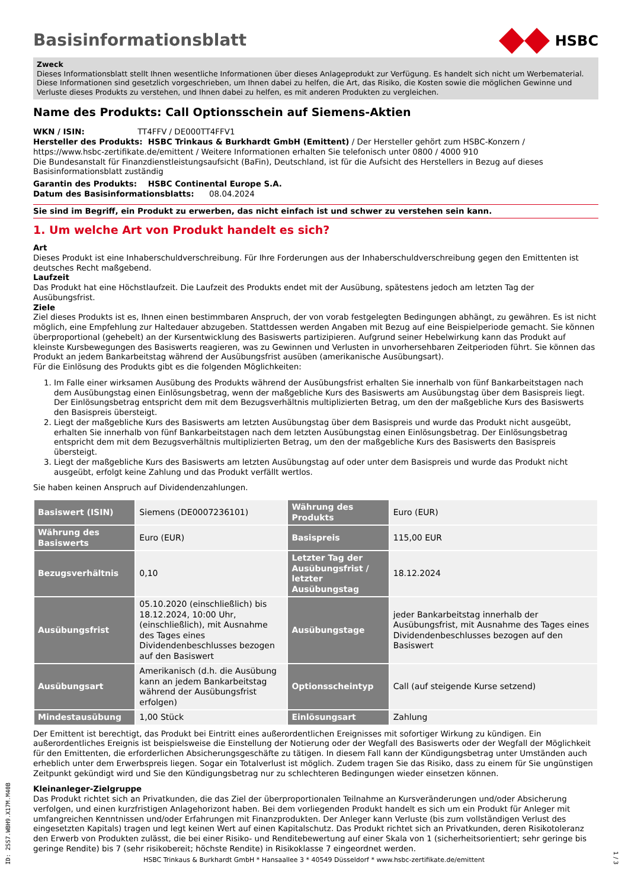Basisinformationsblatt
HSBC
Zweck
Dieses Informationsblatt stellt Ihnen wesentliche Informationen über dieses Anlageprodukt zur Verfügung. Es handelt sich nicht um Werbematerial. Diese Informationen sind gesetzlich vorgeschrieben, um Ihnen dabei zu helfen, die Art, das Risiko, die Kosten sowie die möglichen Gewinne und Verluste dieses Produkts zu verstehen, und Ihnen dabei zu helfen, es mit anderen Produkten zu vergleichen.
Name des Produkts: Call Optionsschein auf Siemens-Aktien
WKN / ISIN: TT4FFV / DE000TT4FFV1
Hersteller des Produkts: HSBC Trinkaus & Burkhardt GmbH (Emittent) / Der Hersteller gehört zum HSBC-Konzern / https://www.hsbc-zertifikate.de/emittent / Weitere Informationen erhalten Sie telefonisch unter 0800 / 4000 910
Die Bundesanstalt für Finanzdienstleistungsaufsicht (BaFin), Deutschland, ist für die Aufsicht des Herstellers in Bezug auf dieses Basisinformationsblatt zuständig
Garantin des Produkts: HSBC Continental Europe S.A.
Datum des Basisinformationsblatts: 08.04.2024
Sie sind im Begriff, ein Produkt zu erwerben, das nicht einfach ist und schwer zu verstehen sein kann.
1. Um welche Art von Produkt handelt es sich?
Art
Dieses Produkt ist eine Inhaberschuldverschreibung. Für Ihre Forderungen aus der Inhaberschuldverschreibung gegen den Emittenten ist deutsches Recht maßgebend.
Laufzeit
Das Produkt hat eine Höchstlaufzeit. Die Laufzeit des Produkts endet mit der Ausübung, spätestens jedoch am letzten Tag der Ausübungsfrist.
Ziele
Ziel dieses Produkts ist es, Ihnen einen bestimmbaren Anspruch, der von vorab festgelegten Bedingungen abhängt, zu gewähren. Es ist nicht möglich, eine Empfehlung zur Haltedauer abzugeben. Stattdessen werden Angaben mit Bezug auf eine Beispielperiode gemacht. Sie können überproportional (gehebelt) an der Kursentwicklung des Basiswerts partizipieren. Aufgrund seiner Hebelwirkung kann das Produkt auf kleinste Kursbewegungen des Basiswerts reagieren, was zu Gewinnen und Verlusten in unvorhersehbaren Zeitperioden führt. Sie können das Produkt an jedem Bankarbeitstag während der Ausübungsfrist ausüben (amerikanische Ausübungsart).
Für die Einlösung des Produkts gibt es die folgenden Möglichkeiten:
1. Im Falle einer wirksamen Ausübung des Produkts während der Ausübungsfrist erhalten Sie innerhalb von fünf Bankarbeitstagen nach dem Ausübungstag einen Einlösungsbetrag, wenn der maßgebliche Kurs des Basiswerts am Ausübungstag über dem Basispreis liegt. Der Einlösungsbetrag entspricht dem mit dem Bezugsverhältnis multiplizierten Betrag, um den der maßgebliche Kurs des Basiswerts den Basispreis übersteigt.
2. Liegt der maßgebliche Kurs des Basiswerts am letzten Ausübungstag über dem Basispreis und wurde das Produkt nicht ausgeübt, erhalten Sie innerhalb von fünf Bankarbeitstagen nach dem letzten Ausübungstag einen Einlösungsbetrag. Der Einlösungsbetrag entspricht dem mit dem Bezugsverhältnis multiplizierten Betrag, um den der maßgebliche Kurs des Basiswerts den Basispreis übersteigt.
3. Liegt der maßgebliche Kurs des Basiswerts am letzten Ausübungstag auf oder unter dem Basispreis und wurde das Produkt nicht ausgeübt, erfolgt keine Zahlung und das Produkt verfällt wertlos.
Sie haben keinen Anspruch auf Dividendenzahlungen.
| Basiswert (ISIN) | Siemens (DE0007236101) | Währung des Produkts | Euro (EUR) |
| Währung des Basiswerts | Euro (EUR) | Basispreis | 115,00 EUR |
| Bezugsverhältnis | 0,10 | Letzter Tag der Ausübungsfrist / letzter Ausübungstag | 18.12.2024 |
| Ausübungsfrist | 05.10.2020 (einschließlich) bis 18.12.2024, 10:00 Uhr, (einschließlich), mit Ausnahme des Tages eines Dividendenbeschlusses bezogen auf den Basiswert | Ausübungstage | jeder Bankarbeitstag innerhalb der Ausübungsfrist, mit Ausnahme des Tages eines Dividendenbeschlusses bezogen auf den Basiswert |
| Ausübungsart | Amerikanisch (d.h. die Ausübung kann an jedem Bankarbeitstag während der Ausübungsfrist erfolgen) | Optionsscheintyp | Call (auf steigende Kurse setzend) |
| Mindestausübung | 1,00 Stück | Einlösungsart | Zahlung |
Der Emittent ist berechtigt, das Produkt bei Eintritt eines außerordentlichen Ereignisses mit sofortiger Wirkung zu kündigen. Ein außerordentliches Ereignis ist beispielsweise die Einstellung der Notierung oder der Wegfall des Basiswerts oder der Wegfall der Möglichkeit für den Emittenten, die erforderlichen Absicherungsgeschäfte zu tätigen. In diesem Fall kann der Kündigungsbetrag unter Umständen auch erheblich unter dem Erwerbspreis liegen. Sogar ein Totalverlust ist möglich. Zudem tragen Sie das Risiko, dass zu einem für Sie ungünstigen Zeitpunkt gekündigt wird und Sie den Kündigungsbetrag nur zu schlechteren Bedingungen wieder einsetzen können.
Kleinanleger-Zielgruppe
Das Produkt richtet sich an Privatkunden, die das Ziel der überproportionalen Teilnahme an Kursveränderungen und/oder Absicherung verfolgen, und einen kurzfristigen Anlagehorizont haben. Bei dem vorliegenden Produkt handelt es sich um ein Produkt für Anleger mit umfangreichen Kenntnissen und/oder Erfahrungen mit Finanzprodukten. Der Anleger kann Verluste (bis zum vollständigen Verlust des eingesetzten Kapitals) tragen und legt keinen Wert auf einen Kapitalschutz. Das Produkt richtet sich an Privatkunden, deren Risikotoleranz den Erwerb von Produkten zulässt, die bei einer Risiko- und Renditebewertung auf einer Skala von 1 (sicherheitsorientiert; sehr geringe bis geringe Rendite) bis 7 (sehr risikobereit; höchste Rendite) in Risikoklasse 7 eingeordnet werden.
ID: 2SS7.WBH9.X17M.M40B
HSBC Trinkaus & Burkhardt GmbH * Hansaallee 3 * 40549 Düsseldorf * www.hsbc-zertifikate.de/emittent
1 / 3